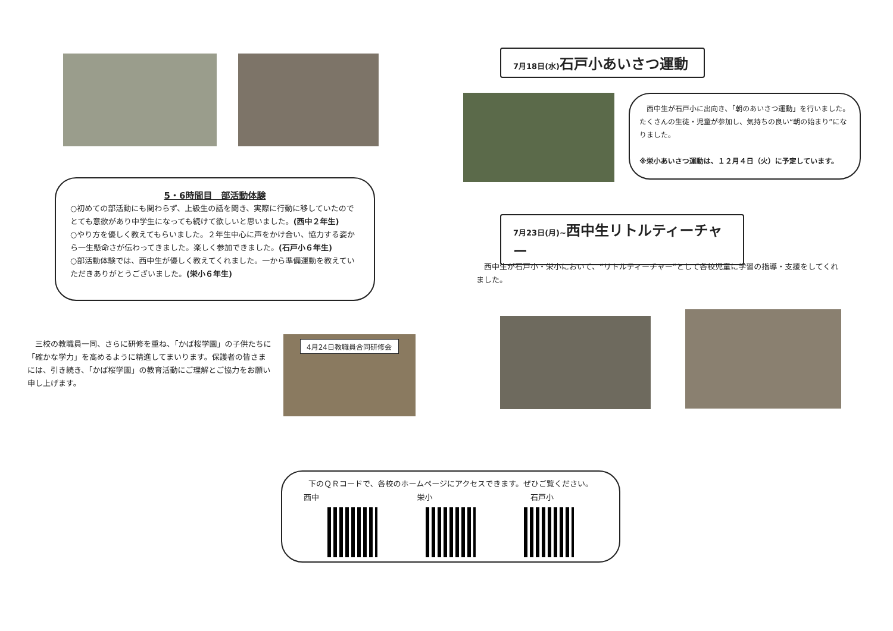5・6時間目　部活動体験
○初めての部活動にも関わらず、上級生の話を聞き、実際に行動に移していたのでとても意欲があり中学生になっても続けて欲しいと思いました。(西中２年生)
○やり方を優しく教えてもらいました。２年生中心に声をかけ合い、協力する姿から一生懸命さが伝わってきました。楽しく参加できました。(石戸小６年生)
○部活動体験では、西中生が優しく教えてくれました。一から準備運動を教えていただきありがとうございました。(栄小６年生)
　三校の教職員一同、さらに研修を重ね、「かば桜学園」の子供たちに「確かな学力」を高めるように精進してまいります。保護者の皆さまには、引き続き、「かば桜学園」の教育活動にご理解とご協力をお願い申し上げます。
4月24日教職員合同研修会
7月18日(水) 石戸小あいさつ運動
　西中生が石戸小に出向き、「朝のあいさつ運動」を行いました。たくさんの生徒・児童が参加し、気持ちの良い“朝の始まり”になりました。
※栄小あいさつ運動は、１２月４日（火）に予定しています。
7月23日(月)~西中生リトルティーチャー
　西中生が石戸小・栄小において、“リトルティーチャー”として各校児童に学習の指導・支援をしてくれました。
下のＱＲコードで、各校のホームページにアクセスできます。ぜひご覧ください。
西中 栄小 石戸小